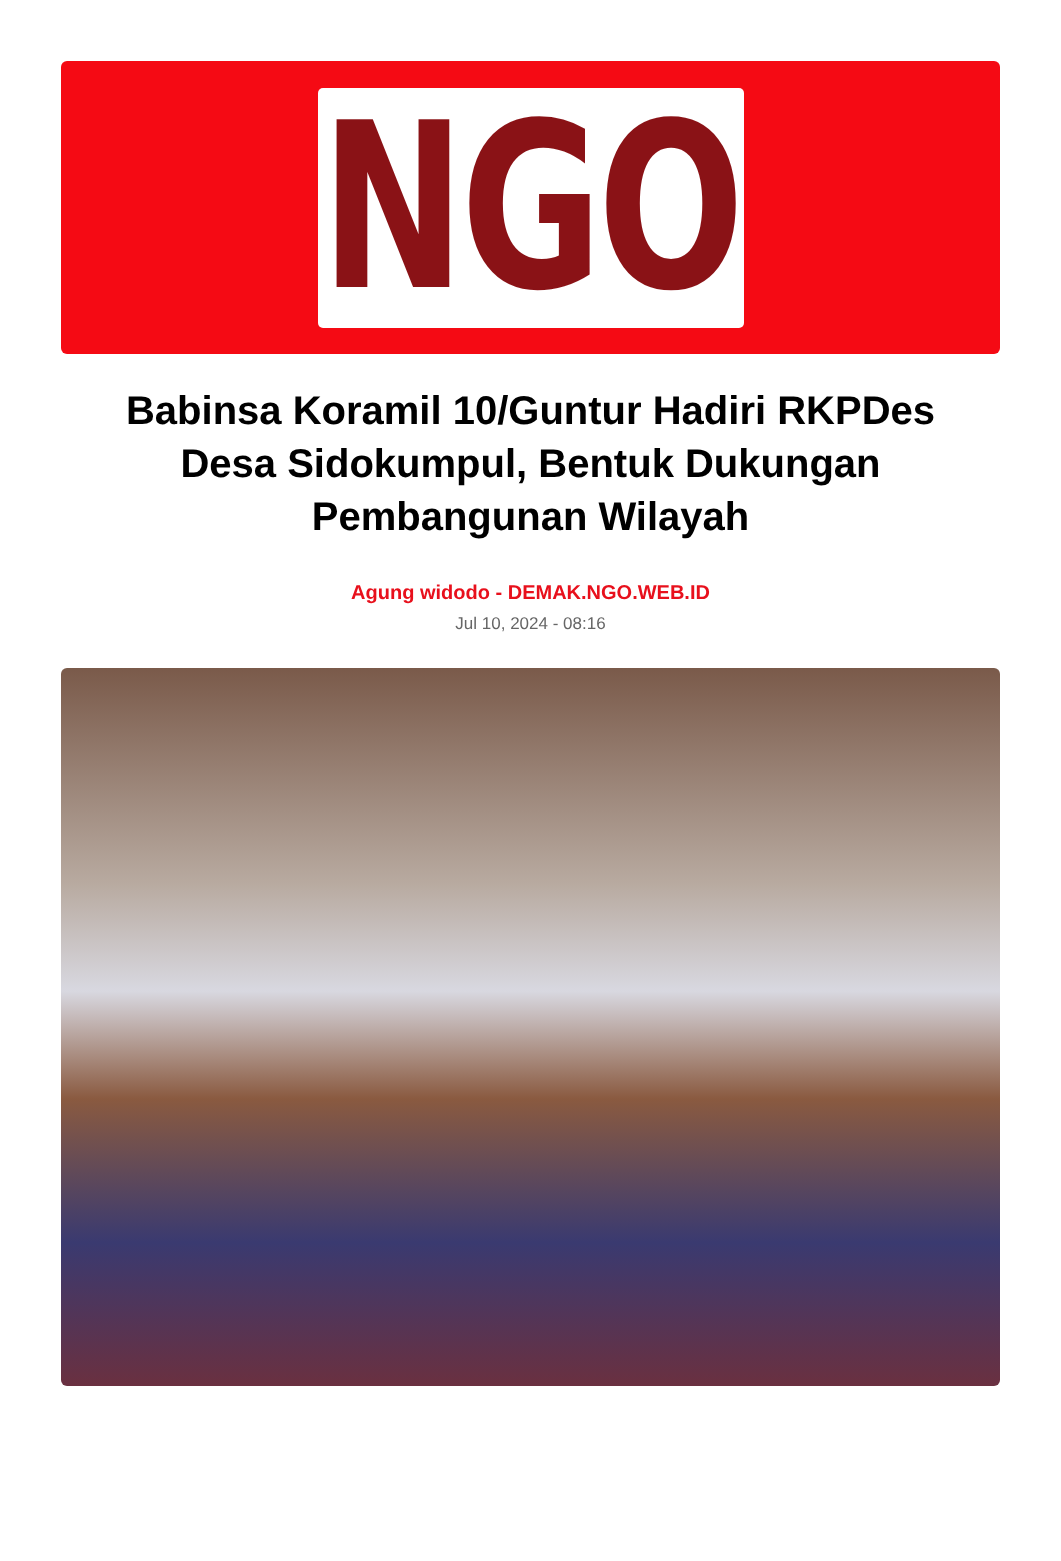NGO
Babinsa Koramil 10/Guntur Hadiri RKPDes Desa Sidokumpul, Bentuk Dukungan Pembangunan Wilayah
Agung widodo - DEMAK.NGO.WEB.ID
Jul 10, 2024 - 08:16